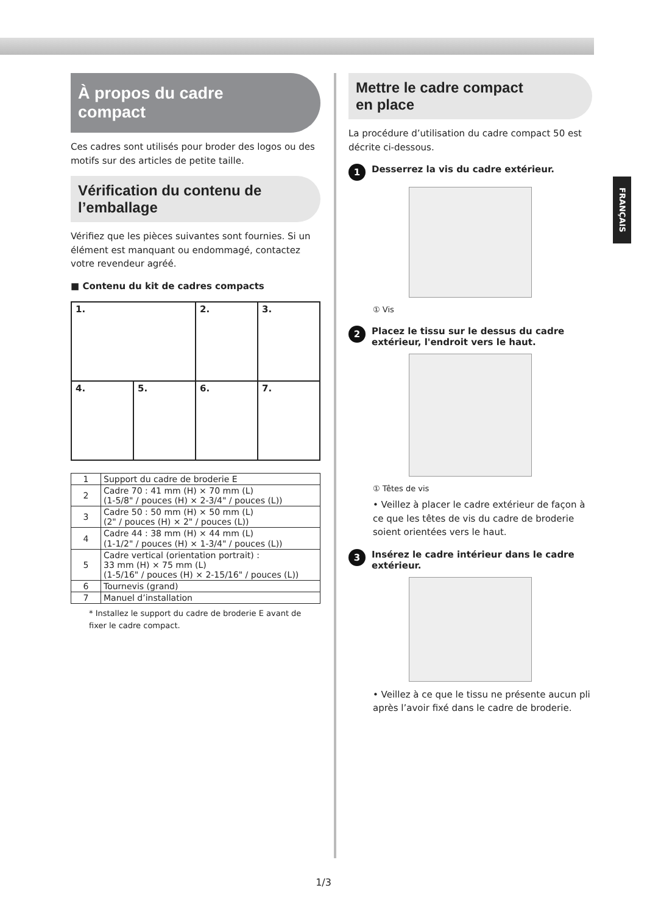FRANÇAIS
À propos du cadre
compact
Ces cadres sont utilisés pour broder des logos ou des motifs sur des articles de petite taille.
Vérification du contenu de
l’emballage
Vérifiez que les pièces suivantes sont fournies. Si un élément est manquant ou endommagé, contactez votre revendeur agréé.
■ Contenu du kit de cadres compacts
| 1. | | 2. | 3. |
| 4. | 5. | 6. | 7. |
| 1 | Support du cadre de broderie E |
| 2 | Cadre 70 : 41 mm (H) × 70 mm (L) (1-5/8" / pouces (H) × 2-3/4" / pouces (L)) |
| 3 | Cadre 50 : 50 mm (H) × 50 mm (L) (2" / pouces (H) × 2" / pouces (L)) |
| 4 | Cadre 44 : 38 mm (H) × 44 mm (L) (1-1/2" / pouces (H) × 1-3/4" / pouces (L)) |
| 5 | Cadre vertical (orientation portrait) : 33 mm (H) × 75 mm (L) (1-5/16" / pouces (H) × 2-15/16" / pouces (L)) |
| 6 | Tournevis (grand) |
| 7 | Manuel d’installation |
* Installez le support du cadre de broderie E avant de fixer le cadre compact.
Mettre le cadre compact
en place
La procédure d’utilisation du cadre compact 50 est décrite ci-dessous.
1 Desserrez la vis du cadre extérieur.
① Vis
2 Placez le tissu sur le dessus du cadre extérieur, l'endroit vers le haut.
① Têtes de vis
• Veillez à placer le cadre extérieur de façon à ce que les têtes de vis du cadre de broderie soient orientées vers le haut.
3 Insérez le cadre intérieur dans le cadre extérieur.
• Veillez à ce que le tissu ne présente aucun pli après l’avoir fixé dans le cadre de broderie.
1/3